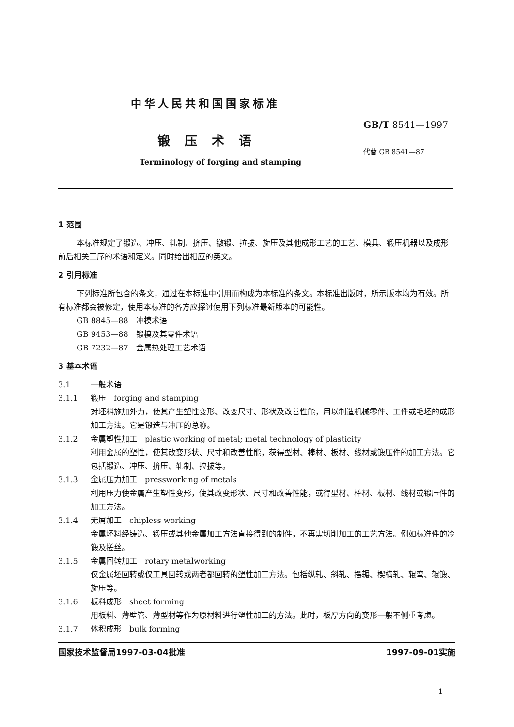中华人民共和国国家标准
GB/T 8541—1997
锻压术语
代替 GB 8541—87
Terminology of forging and stamping
1 范围
本标准规定了锻造、冲压、轧制、挤压、镦锻、拉拔、旋压及其他成形工艺的工艺、模具、锻压机器以及成形前后相关工序的术语和定义。同时给出相应的英文。
2 引用标准
下列标准所包含的条文，通过在本标准中引用而构成为本标准的条文。本标准出版时，所示版本均为有效。所有标准都会被修定，使用本标准的各方应探讨使用下列标准最新版本的可能性。
GB 8845—88　冲模术语
GB 9453—88　锻模及其零件术语
GB 7232—87　金属热处理工艺术语
3 基本术语
3.1 一般术语
3.1.1 锻压　forging and stamping
对坯料施加外力，使其产生塑性变形、改变尺寸、形状及改善性能，用以制造机械零件、工件或毛坯的成形加工方法。它是锻造与冲压的总称。
3.1.2 金属塑性加工　plastic working of metal; metal technology of plasticity
利用金属的塑性，使其改变形状、尺寸和改善性能，获得型材、棒材、板材、线材或锻压件的加工方法。它包括锻造、冲压、挤压、轧制、拉拔等。
3.1.3 金属压力加工　pressworking of metals
利用压力使金属产生塑性变形，使其改变形状、尺寸和改善性能，或得型材、棒材、板材、线材或锻压件的加工方法。
3.1.4 无屑加工　chipless working
金属坯料经铸造、锻压或其他金属加工方法直接得到的制件，不再需切削加工的工艺方法。例如标准件的冷锻及搓丝。
3.1.5 金属回转加工　rotary metalworking
仅金属坯回转或仅工具回转或两者都回转的塑性加工方法。包括纵轧、斜轧、摆辗、楔横轧、辊弯、辊锻、旋压等。
3.1.6 板料成形　sheet forming
用板料、薄壁管、薄型材等作为原材料进行塑性加工的方法。此时，板厚方向的变形一般不侧重考虑。
3.1.7 体积成形　bulk forming
国家技术监督局1997-03-04批准 1997-09-01实施
1